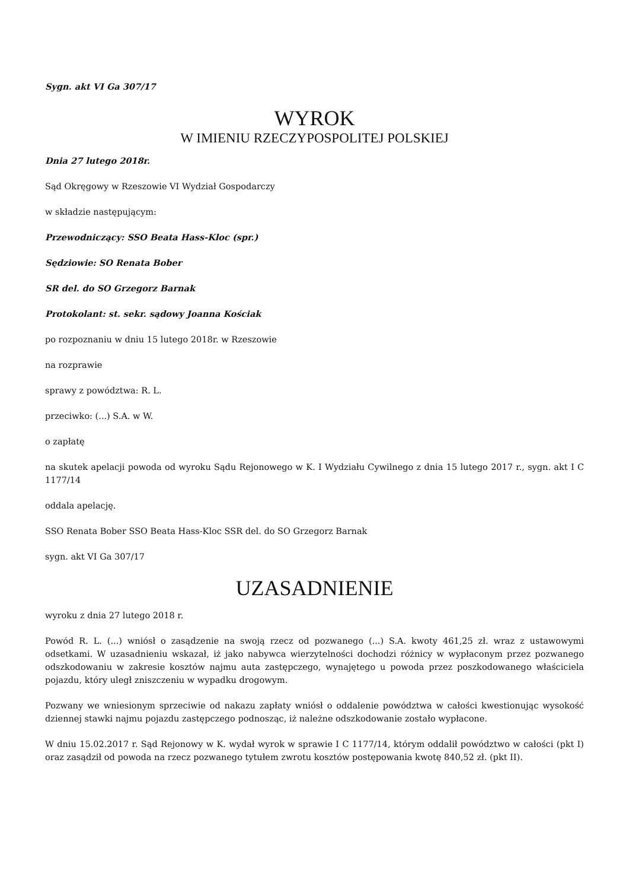Sygn. akt VI Ga 307/17
WYROK
W IMIENIU RZECZYPOSPOLITEJ POLSKIEJ
Dnia 27 lutego 2018r.
Sąd Okręgowy w Rzeszowie VI Wydział Gospodarczy
w składzie następującym:
Przewodniczący: SSO Beata Hass-Kloc (spr.)
Sędziowie: SO Renata Bober
SR del. do SO Grzegorz Barnak
Protokolant: st. sekr. sądowy Joanna Kościak
po rozpoznaniu w dniu 15 lutego 2018r. w Rzeszowie
na rozprawie
sprawy z powództwa: R. L.
przeciwko: (...) S.A. w W.
o zapłatę
na skutek apelacji powoda od wyroku Sądu Rejonowego w K. I Wydziału Cywilnego z dnia 15 lutego 2017 r., sygn. akt I C 1177/14
oddala apelację.
SSO Renata Bober SSO Beata Hass-Kloc SSR del. do SO Grzegorz Barnak
sygn. akt VI Ga 307/17
UZASADNIENIE
wyroku z dnia 27 lutego 2018 r.
Powód R. L. (...) wniósł o zasądzenie na swoją rzecz od pozwanego (...) S.A. kwoty 461,25 zł. wraz z ustawowymi odsetkami. W uzasadnieniu wskazał, iż jako nabywca wierzytelności dochodzi różnicy w wypłaconym przez pozwanego odszkodowaniu w zakresie kosztów najmu auta zastępczego, wynajętego u powoda przez poszkodowanego właściciela pojazdu, który uległ zniszczeniu w wypadku drogowym.
Pozwany we wniesionym sprzeciwie od nakazu zapłaty wniósł o oddalenie powództwa w całości kwestionując wysokość dziennej stawki najmu pojazdu zastępczego podnosząc, iż należne odszkodowanie zostało wypłacone.
W dniu 15.02.2017 r. Sąd Rejonowy w K. wydał wyrok w sprawie I C 1177/14, którym oddalił powództwo w całości (pkt I) oraz zasądził od powoda na rzecz pozwanego tytułem zwrotu kosztów postępowania kwotę 840,52 zł. (pkt II).